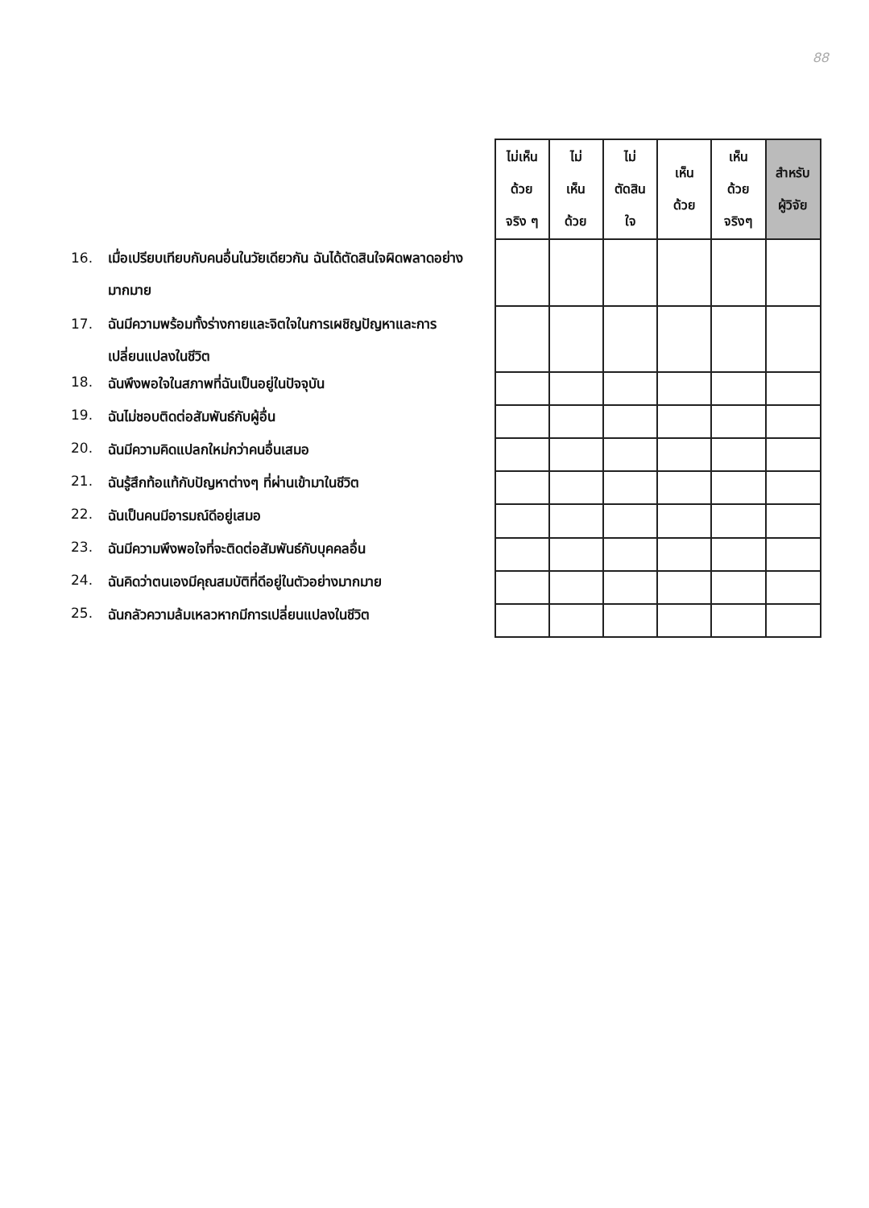88
16. เมื่อเปรียบเทียบกับคนอื่นในวัยเดียวกัน ฉันได้ตัดสินใจผิดพลาดอย่างมากมาย
17. ฉันมีความพร้อมทั้งร่างกายและจิตใจในการเผชิญปัญหาและการเปลี่ยนแปลงในชีวิต
18. ฉันพึงพอใจในสภาพที่ฉันเป็นอยู่ในปัจจุบัน
19. ฉันไม่ชอบติดต่อสัมพันธ์กับผู้อื่น
20. ฉันมีความคิดแปลกใหม่กว่าคนอื่นเสมอ
21. ฉันรู้สึกท้อแท้กับปัญหาต่างๆ ที่ผ่านเข้ามาในชีวิต
22. ฉันเป็นคนมีอารมณ์ดีอยู่เสมอ
23. ฉันมีความพึงพอใจที่จะติดต่อสัมพันธ์กับบุคคลอื่น
24. ฉันคิดว่าตนเองมีคุณสมบัติที่ดีอยู่ในตัวอย่างมากมาย
25. ฉันกลัวความล้มเหลวหากมีการเปลี่ยนแปลงในชีวิต
| ไม่เห็น ด้วย จริง ๆ | ไม่ เห็น ด้วย | ไม่ ตัดสิน ใจ | เห็น ด้วย | เห็น ด้วย จริงๆ | สำหรับ ผู้วิจัย |
| --- | --- | --- | --- | --- | --- |